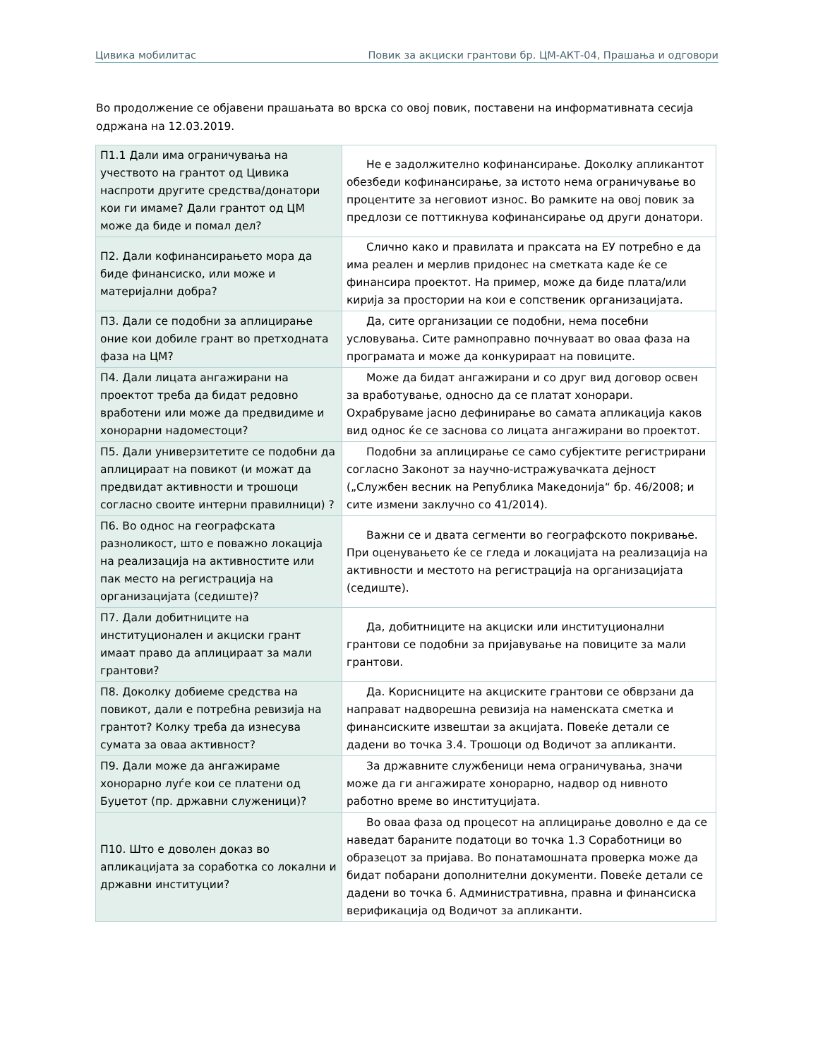Цивика мобилитас Повик за акциски грантови бр. ЦМ-АКТ-04, Прашања и одговори
Во продолжение се објавени прашањата во врска со овој повик, поставени на информативната сесија одржана на 12.03.2019.
| П1.1 Дали има ограничувања на учеството на грантот од Цивика наспроти другите средства/донатори кои ги имаме? Дали грантот од ЦМ може да биде и помал дел? | Не е задолжително кофинансирање. Доколку апликантот обезбеди кофинансирање, за истото нема ограничување во процентите за неговиот износ. Во рамките на овој повик за предлози се поттикнува кофинансирање од други донатори. |
| П2. Дали кофинансирањето мора да биде финансиско, или може и материјални добра? | Слично како и правилата и праксата на ЕУ потребно е да има реален и мерлив придонес на сметката каде ќе се финансира проектот. На пример, може да биде плата/или кирија за простории на кои е сопственик организацијата. |
| П3. Дали се подобни за аплицирање оние кои добиле грант во претходната фаза на ЦМ? | Да, сите организации се подобни, нема посебни условувања. Сите рамноправно почнуваат во оваа фаза на програмата и може да конкурираат на повиците. |
| П4. Дали лицата ангажирани на проектот треба да бидат редовно вработени или може да предвидиме и хонорарни надоместоци? | Може да бидат ангажирани и со друг вид договор освен за вработување, односно да се платат хонорари. Охрабруваме јасно дефинирање во самата апликација каков вид однос ќе се заснова со лицата ангажирани во проектот. |
| П5. Дали универзитетите се подобни да аплицираат на повикот (и можат да предвидат активности и трошоци согласно своите интерни правилници) ? | Подобни за аплицирање се само субјектите регистрирани согласно Законот за научно-истражувачката дејност („Службен весник на Република Македонија“ бр. 46/2008; и сите измени заклучно со 41/2014). |
| П6. Во однос на географската разноликост, што е поважно локација на реализација на активностите или пак место на регистрација на организацијата (седиште)? | Важни се и двата сегменти во географското покривање. При оценувањето ќе се гледа и локацијата на реализација на активности и местото на регистрација на организацијата (седиште). |
| П7. Дали добитниците на институционален и акциски грант имаат право да аплицираат за мали грантови? | Да, добитниците на акциски или институционални грантови се подобни за пријавување на повиците за мали грантови. |
| П8. Доколку добиеме средства на повикот, дали е потребна ревизија на грантот? Колку треба да изнесува сумата за оваа активност? | Да. Корисниците на акциските грантови се обврзани да направат надворешна ревизија на наменската сметка и финансиските извештаи за акцијата. Повеќе детали се дадени во точка 3.4. Трошоци од Водичот за апликанти. |
| П9. Дали може да ангажираме хонорарно луѓе кои се платени од Буџетот (пр. државни служеници)? | За државните службеници нема ограничувања, значи може да ги ангажирате хонорарно, надвор од нивното работно време во институцијата. |
| П10. Што е доволен доказ во апликацијата за соработка со локални и државни институции? | Во оваа фаза од процесот на аплицирање доволно е да се наведат бараните податоци во точка 1.3 Соработници во образецот за пријава. Во понатамошната проверка може да бидат побарани дополнителни документи. Повеќе детали се дадени во точка 6. Административна, правна и финансиска верификација од Водичот за апликанти. |